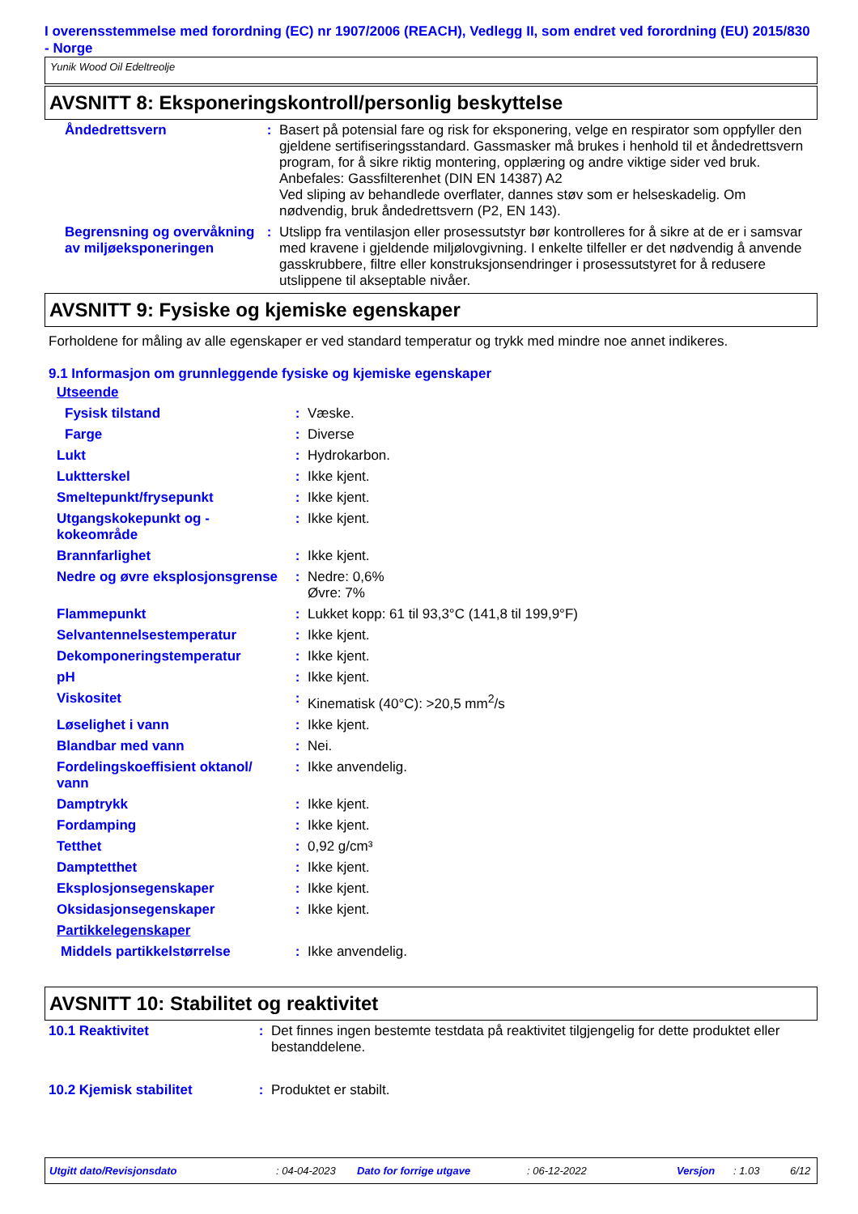I overensstemmelse med forordning (EC) nr 1907/2006 (REACH), Vedlegg II, som endret ved forordning (EU) 2015/830 - Norge
Yunik Wood Oil Edeltreolje
AVSNITT 8: Eksponeringskontroll/personlig beskyttelse
| Åndedrettsvern | : | Basert på potensial fare og risk for eksponering, velge en respirator som oppfyller den gjeldene sertifiseringsstandard. Gassmasker må brukes i henhold til et åndedrettsvern program, for å sikre riktig montering, opplæring og andre viktige sider ved bruk. Anbefales: Gassfilterenhet (DIN EN 14387) A2 Ved sliping av behandlede overflater, dannes støv som er helseskadelig. Om nødvendig, bruk åndedrettsvern (P2, EN 143). |
| Begrensning og overvåkning av miljøeksponeringen | : | Utslipp fra ventilasjon eller prosessutstyr bør kontrolleres for å sikre at de er i samsvar med kravene i gjeldende miljølovgivning. I enkelte tilfeller er det nødvendig å anvende gasskrubbere, filtre eller konstruksjonsendringer i prosessutstyret for å redusere utslippene til akseptable nivåer. |
AVSNITT 9: Fysiske og kjemiske egenskaper
Forholdene for måling av alle egenskaper er ved standard temperatur og trykk med mindre noe annet indikeres.
9.1 Informasjon om grunnleggende fysiske og kjemiske egenskaper
| Utseende | | |
| Fysisk tilstand | : | Væske. |
| Farge | : | Diverse |
| Lukt | : | Hydrokarbon. |
| Luktterskel | : | Ikke kjent. |
| Smeltepunkt/frysepunkt | : | Ikke kjent. |
| Utgangskokepunkt og - kokeområde | : | Ikke kjent. |
| Brannfarlighet | : | Ikke kjent. |
| Nedre og øvre eksplosjonsgrense | : | Nedre: 0,6% Øvre: 7% |
| Flammepunkt | : | Lukket kopp: 61 til 93,3°C (141,8 til 199,9°F) |
| Selvantennelsestemperatur | : | Ikke kjent. |
| Dekomponeringstemperatur | : | Ikke kjent. |
| pH | : | Ikke kjent. |
| Viskositet | : | Kinematisk (40°C): >20,5 mm<sup>2</sup>/s |
| Løselighet i vann | : | Ikke kjent. |
| Blandbar med vann | : | Nei. |
| Fordelingskoeffisient oktanol/ vann | : | Ikke anvendelig. |
| Damptrykk | : | Ikke kjent. |
| Fordamping | : | Ikke kjent. |
| Tetthet | : | 0,92 g/cm³ |
| Damptetthet | : | Ikke kjent. |
| Eksplosjonsegenskaper | : | Ikke kjent. |
| Oksidasjonsegenskaper | : | Ikke kjent. |
| Partikkelegenskaper | | |
| Middels partikkelstørrelse | : | Ikke anvendelig. |
AVSNITT 10: Stabilitet og reaktivitet
| 10.1 Reaktivitet | : | Det finnes ingen bestemte testdata på reaktivitet tilgjengelig for dette produktet eller bestanddelene. |
| 10.2 Kjemisk stabilitet | : | Produktet er stabilt. |
Utgitt dato/Revisjonsdato : 04-04-2023 Dato for forrige utgave : 06-12-2022 Versjon : 1.03 6/12